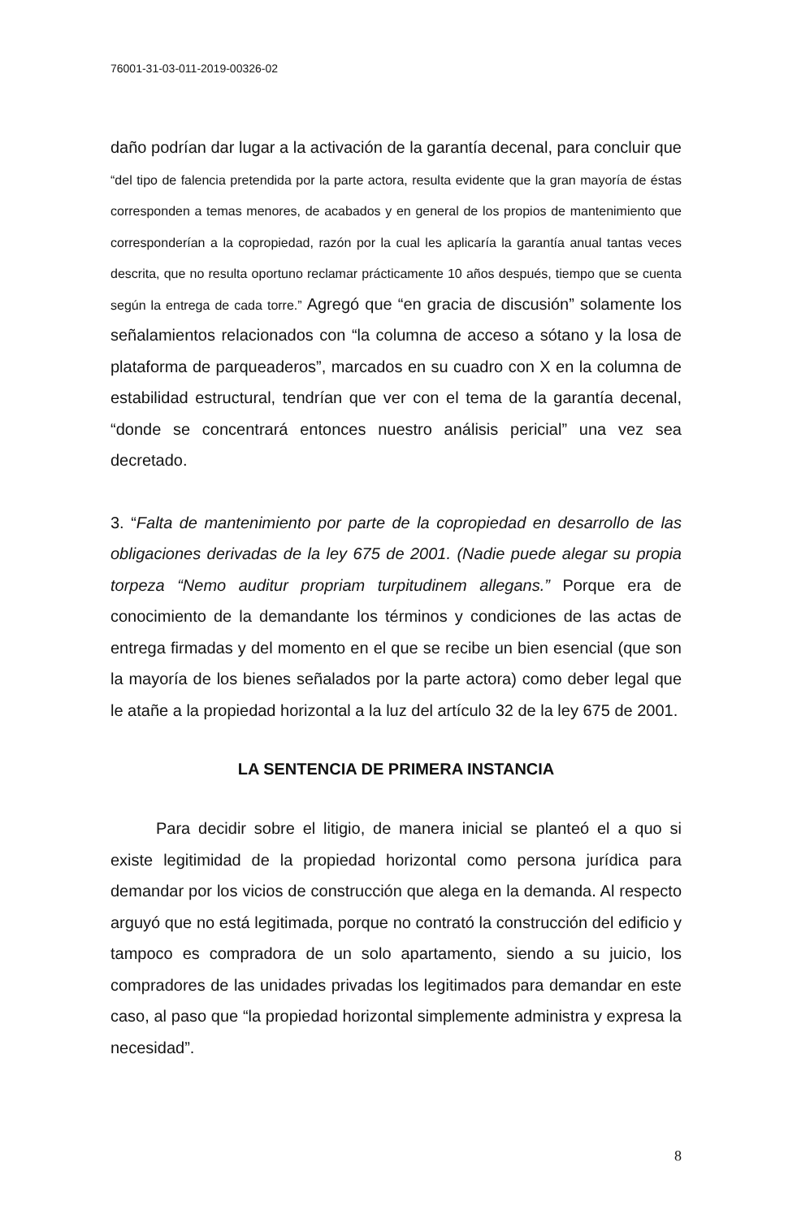76001-31-03-011-2019-00326-02
daño podrían dar lugar a la activación de la garantía decenal, para concluir que “del tipo de falencia pretendida por la parte actora, resulta evidente que la gran mayoría de éstas corresponden a temas menores, de acabados y en general de los propios de mantenimiento que corresponderían a la copropiedad, razón por la cual les aplicaría la garantía anual tantas veces descrita, que no resulta oportuno reclamar prácticamente 10 años después, tiempo que se cuenta según la entrega de cada torre.” Agregó que “en gracia de discusión” solamente los señalamientos relacionados con “la columna de acceso a sótano y la losa de plataforma de parqueaderos”, marcados en su cuadro con X en la columna de estabilidad estructural, tendrían que ver con el tema de la garantía decenal, “donde se concentrará entonces nuestro análisis pericial” una vez sea decretado.
3. “Falta de mantenimiento por parte de la copropiedad en desarrollo de las obligaciones derivadas de la ley 675 de 2001. (Nadie puede alegar su propia torpeza “Nemo auditur propriam turpitudinem allegans.” Porque era de conocimiento de la demandante los términos y condiciones de las actas de entrega firmadas y del momento en el que se recibe un bien esencial (que son la mayoría de los bienes señalados por la parte actora) como deber legal que le atañe a la propiedad horizontal a la luz del artículo 32 de la ley 675 de 2001.
LA SENTENCIA DE PRIMERA INSTANCIA
Para decidir sobre el litigio, de manera inicial se planteó el a quo si existe legitimidad de la propiedad horizontal como persona jurídica para demandar por los vicios de construcción que alega en la demanda. Al respecto arguyó que no está legitimada, porque no contrató la construcción del edificio y tampoco es compradora de un solo apartamento, siendo a su juicio, los compradores de las unidades privadas los legitimados para demandar en este caso, al paso que “la propiedad horizontal simplemente administra y expresa la necesidad”.
8